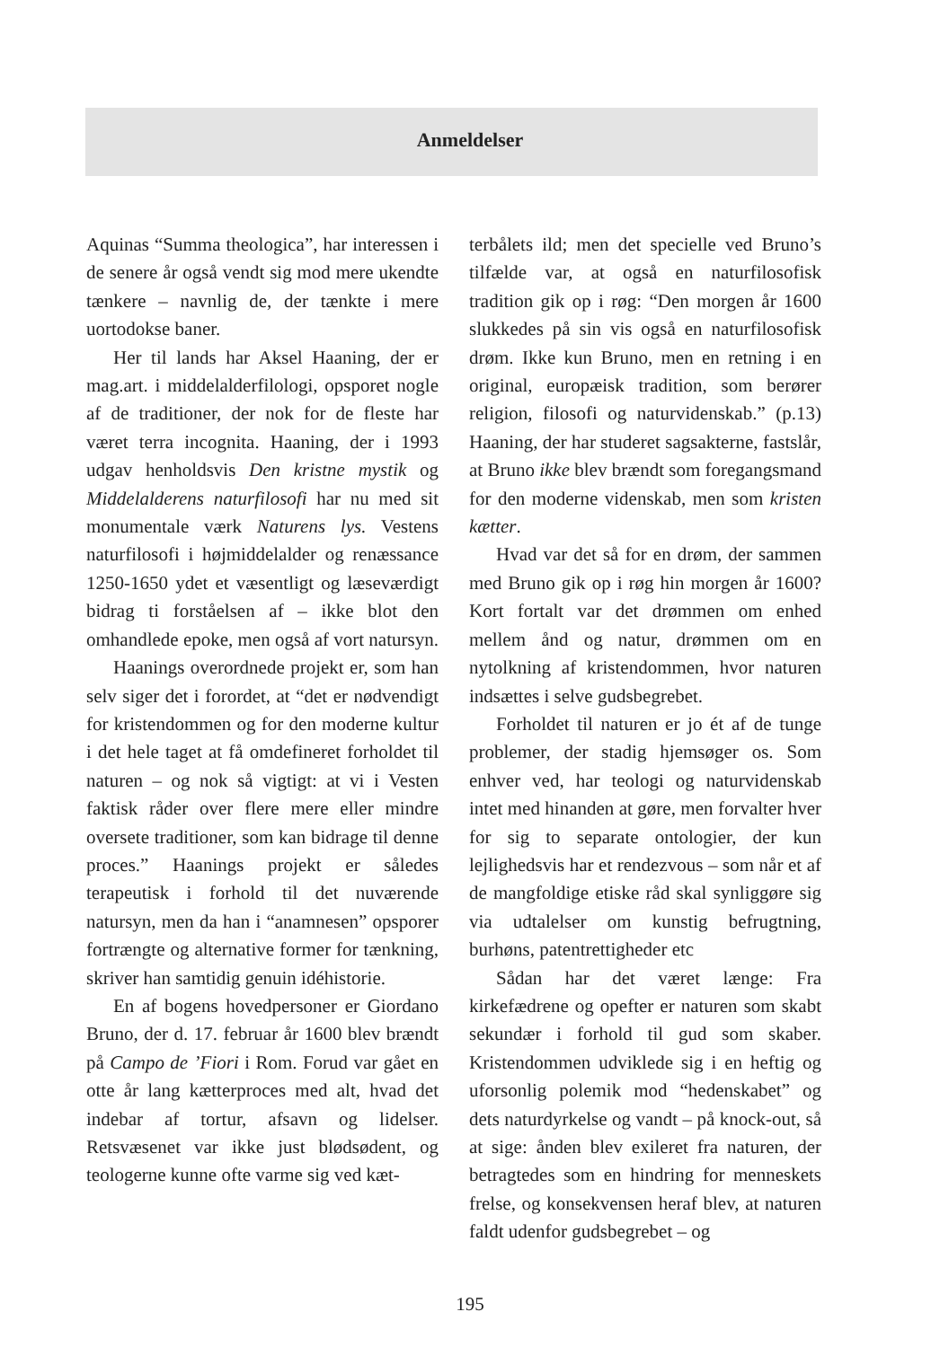Anmeldelser
Aquinas “Summa theologica”, har interessen i de senere år også vendt sig mod mere ukendte tænkere – navnlig de, der tænkte i mere uortodokse baner.
Her til lands har Aksel Haaning, der er mag.art. i middelalderfilologi, opsporet nogle af de traditioner, der nok for de fleste har været terra incognita. Haaning, der i 1993 udgav henholdsvis Den kristne mystik og Middelalderens naturfilosofi har nu med sit monumentale værk Naturens lys. Vestens naturfilosofi i højmiddelalder og renæssance 1250-1650 ydet et væsentligt og læseværdigt bidrag ti forståelsen af – ikke blot den omhandlede epoke, men også af vort natursyn.
Haanings overordnede projekt er, som han selv siger det i forordet, at “det er nødvendigt for kristendommen og for den moderne kultur i det hele taget at få omdefineret forholdet til naturen – og nok så vigtigt: at vi i Vesten faktisk råder over flere mere eller mindre oversete traditioner, som kan bidrage til denne proces.” Haanings projekt er således terapeutisk i forhold til det nuværende natursyn, men da han i “anamnesen” opsporer fortrængte og alternative former for tænkning, skriver han samtidig genuin idéhistorie.
En af bogens hovedpersoner er Giordano Bruno, der d. 17. februar år 1600 blev brændt på Campo de ’Fiori i Rom. Forud var gået en otte år lang kætterproces med alt, hvad det indebar af tortur, afsavn og lidelser. Retsvæsenet var ikke just blødsødent, og teologerne kunne ofte varme sig ved kæt-
terbålets ild; men det specielle ved Bruno’s tilfælde var, at også en naturfilosofisk tradition gik op i røg: “Den morgen år 1600 slukkedes på sin vis også en naturfilosofisk drøm. Ikke kun Bruno, men en retning i en original, europæisk tradition, som berører religion, filosofi og naturvidenskab.” (p.13) Haaning, der har studeret sagsakterne, fastslår, at Bruno ikke blev brændt som foregangsmand for den moderne videnskab, men som kristen kætter.
Hvad var det så for en drøm, der sammen med Bruno gik op i røg hin morgen år 1600? Kort fortalt var det drømmen om enhed mellem ånd og natur, drømmen om en nytolkning af kristendommen, hvor naturen indsættes i selve gudsbegrebet.
Forholdet til naturen er jo ét af de tunge problemer, der stadig hjemsøger os. Som enhver ved, har teologi og naturvidenskab intet med hinanden at gøre, men forvalter hver for sig to separate ontologier, der kun lejlighedsvis har et rendezvous – som når et af de mangfoldige etiske råd skal synliggøre sig via udtalelser om kunstig befrugtning, burhøns, patentrettigheder etc
Sådan har det været længe: Fra kirkefædrene og opefter er naturen som skabt sekundær i forhold til gud som skaber. Kristendommen udviklede sig i en heftig og uforsonlig polemik mod “hedenskabet” og dets naturdyrkelse og vandt – på knock-out, så at sige: ånden blev exileret fra naturen, der betragtedes som en hindring for menneskets frelse, og konsekvensen heraf blev, at naturen faldt udenfor gudsbegrebet – og
195